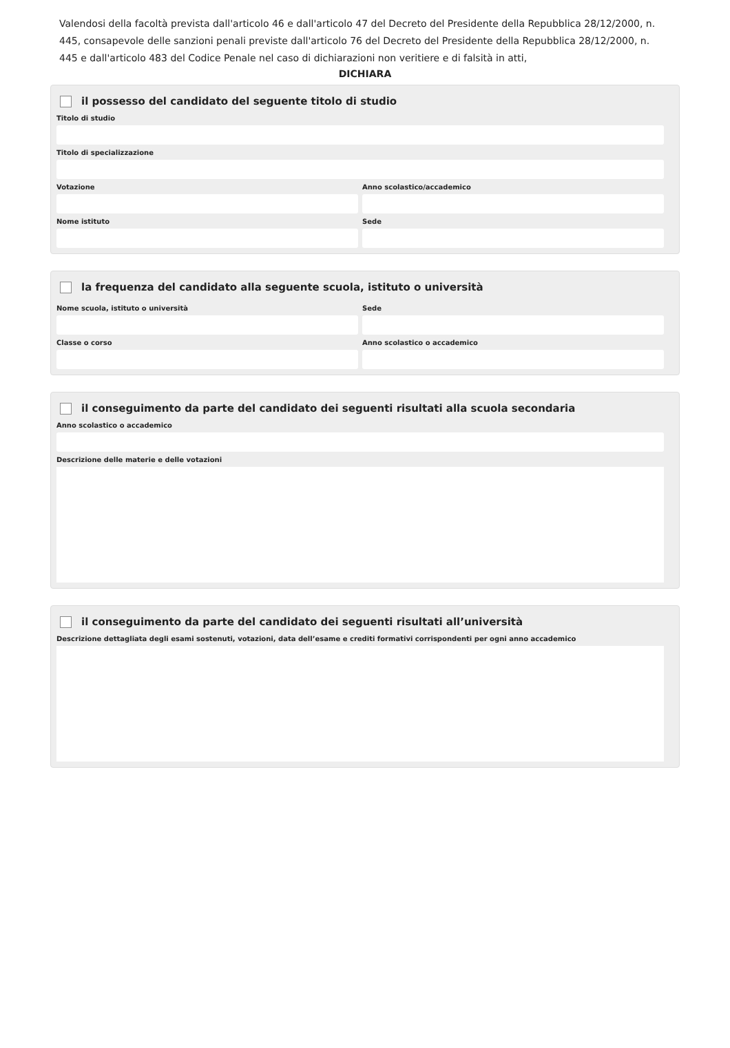Valendosi della facoltà prevista dall'articolo 46 e dall'articolo 47 del Decreto del Presidente della Repubblica 28/12/2000, n. 445, consapevole delle sanzioni penali previste dall'articolo 76 del Decreto del Presidente della Repubblica 28/12/2000, n. 445 e dall'articolo 483 del Codice Penale nel caso di dichiarazioni non veritiere e di falsità in atti,
DICHIARA
il possesso del candidato del seguente titolo di studio
Titolo di studio
Titolo di specializzazione
Votazione Anno scolastico/accademico
Nome istituto Sede
la frequenza del candidato alla seguente scuola, istituto o università
Nome scuola, istituto o università
Sede
Classe o corso Anno scolastico o accademico
il conseguimento da parte del candidato dei seguenti risultati alla scuola secondaria
Anno scolastico o accademico
Descrizione delle materie e delle votazioni
il conseguimento da parte del candidato dei seguenti risultati all’università
Descrizione dettagliata degli esami sostenuti, votazioni, data dell’esame e crediti formativi corrispondenti per ogni anno accademico